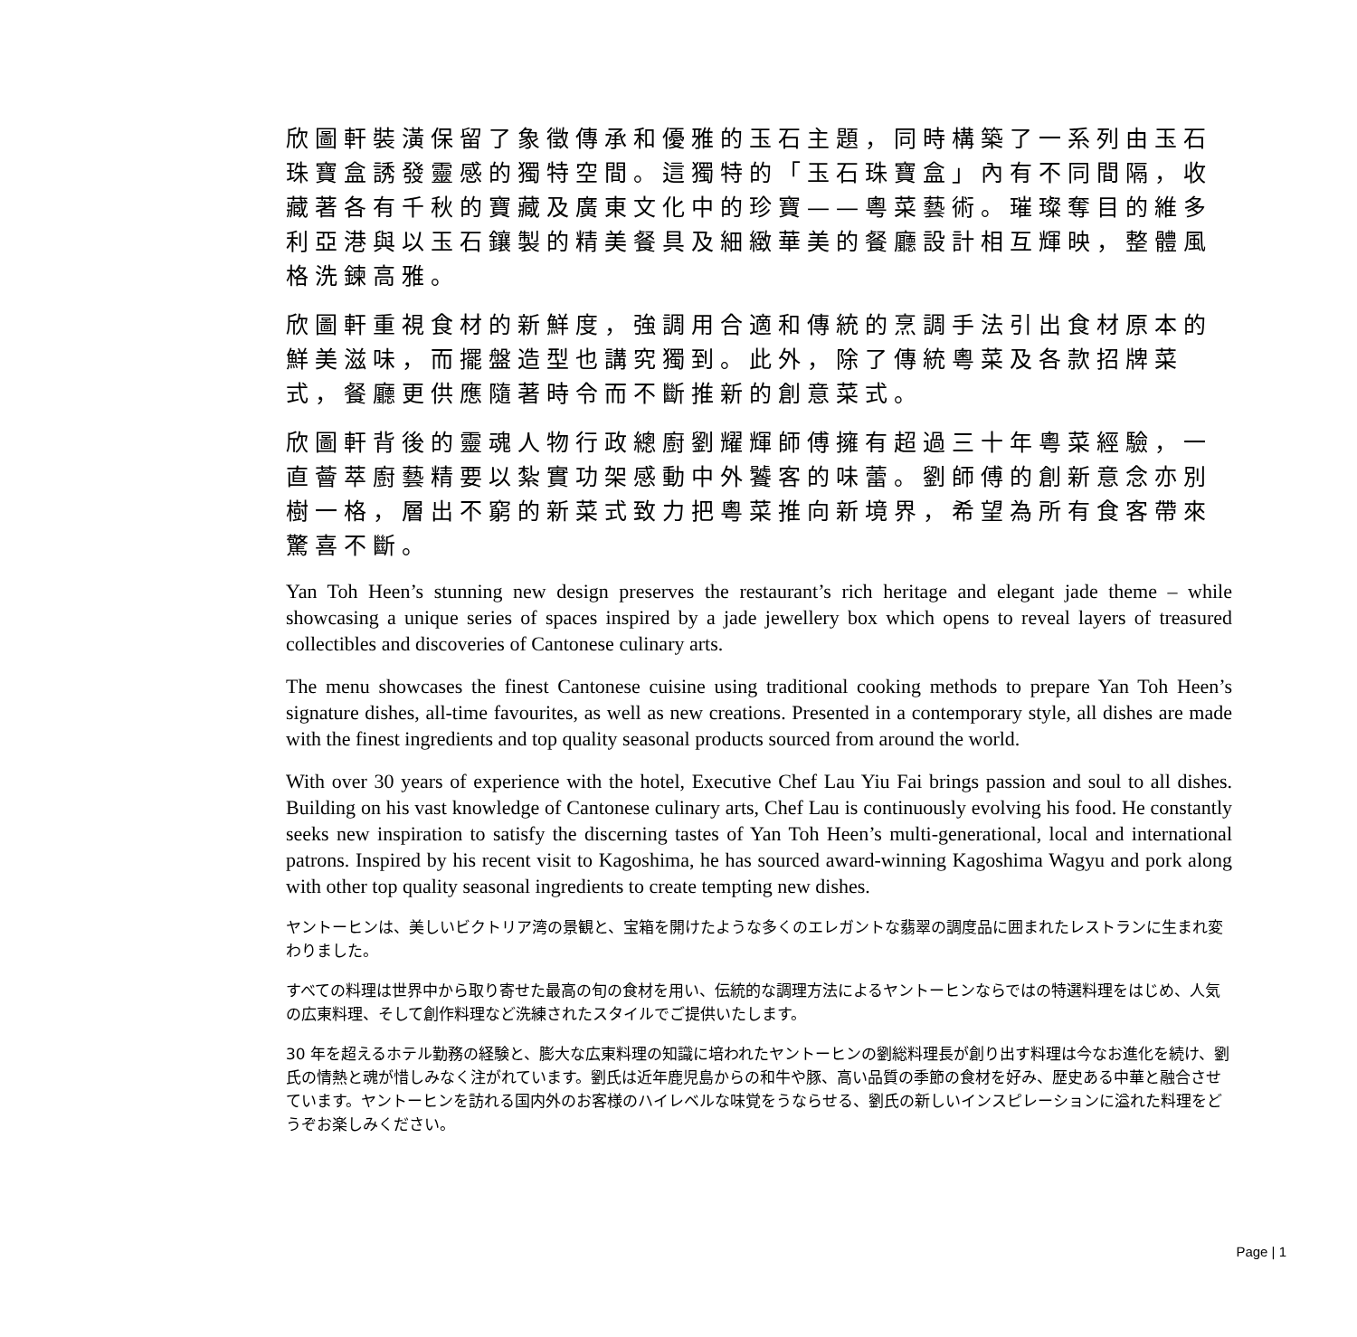欣圖軒裝潢保留了象徵傳承和優雅的玉石主題，同時構築了一系列由玉石珠寶盒誘發靈感的獨特空間。這獨特的「玉石珠寶盒」內有不同間隔，收藏著各有千秋的寶藏及廣東文化中的珍寶——粵菜藝術。璀璨奪目的維多利亞港與以玉石鑲製的精美餐具及細緻華美的餐廳設計相互輝映，整體風格洗鍊高雅。
欣圖軒重視食材的新鮮度，強調用合適和傳統的烹調手法引出食材原本的鮮美滋味，而擺盤造型也講究獨到。此外，除了傳統粵菜及各款招牌菜式，餐廳更供應隨著時令而不斷推新的創意菜式。
欣圖軒背後的靈魂人物行政總廚劉耀輝師傅擁有超過三十年粵菜經驗，一直薈萃廚藝精要以紮實功架感動中外饕客的味蕾。劉師傅的創新意念亦別樹一格，層出不窮的新菜式致力把粵菜推向新境界，希望為所有食客帶來驚喜不斷。
Yan Toh Heen’s stunning new design preserves the restaurant’s rich heritage and elegant jade theme – while showcasing a unique series of spaces inspired by a jade jewellery box which opens to reveal layers of treasured collectibles and discoveries of Cantonese culinary arts.
The menu showcases the finest Cantonese cuisine using traditional cooking methods to prepare Yan Toh Heen’s signature dishes, all-time favourites, as well as new creations. Presented in a contemporary style, all dishes are made with the finest ingredients and top quality seasonal products sourced from around the world.
With over 30 years of experience with the hotel, Executive Chef Lau Yiu Fai brings passion and soul to all dishes. Building on his vast knowledge of Cantonese culinary arts, Chef Lau is continuously evolving his food. He constantly seeks new inspiration to satisfy the discerning tastes of Yan Toh Heen’s multi-generational, local and international patrons. Inspired by his recent visit to Kagoshima, he has sourced award-winning Kagoshima Wagyu and pork along with other top quality seasonal ingredients to create tempting new dishes.
ヤントーヒンは、美しいビクトリア湾の景観と、宝箱を開けたような多くのエレガントな翡翠の調度品に囲まれたレストランに生まれ変わりました。
すべての料理は世界中から取り寄せた最高の旬の食材を用い、伝統的な調理方法によるヤントーヒンならではの特選料理をはじめ、人気の広東料理、そして創作料理など洗練されたスタイルでご提供いたします。
30 年を超えるホテル勤務の経験と、膨大な広東料理の知識に培われたヤントーヒンの劉総料理長が創り出す料理は今なお進化を続け、劉氏の情熱と魂が惜しみなく注がれています。劉氏は近年鹿児島からの和牛や豚、高い品質の季節の食材を好み、歴史ある中華と融合させています。ヤントーヒンを訪れる国内外のお客様のハイレベルな味覚をうならせる、劉氏の新しいインスピレーションに溢れた料理をどうぞお楽しみください。
Page | 1